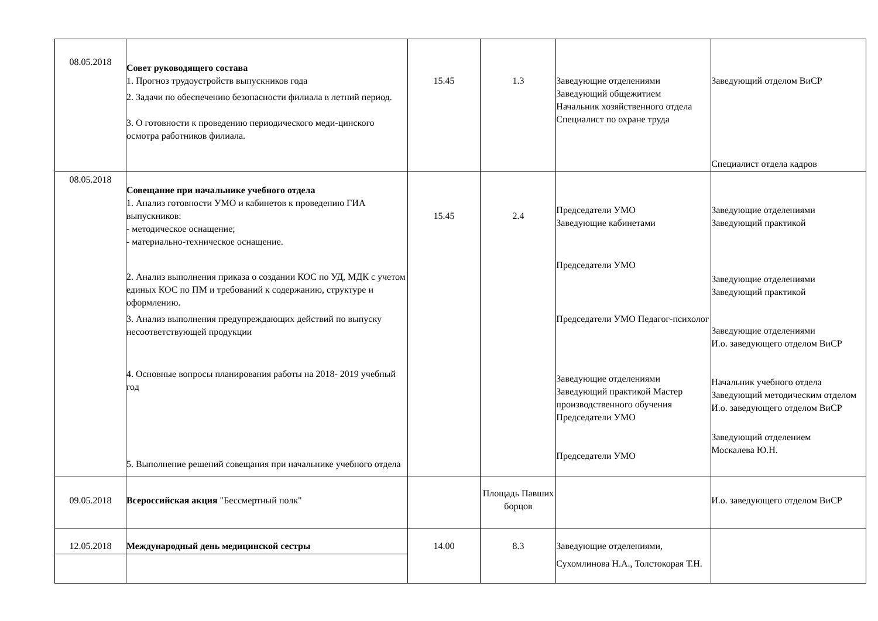| 08.05.2018 | Совет руководящего состава 1. Прогноз трудоустройств выпускников года 2. Задачи по обеспечению безопасности филиала в летний период. 3. О готовности к проведению периодического меди-цинского осмотра работников филиала. | 15.45 | 1.3 | Заведующие отделениями Заведующий общежитием Начальник хозяйственного отдела Специалист по охране труда | Заведующий отделом ВиСР Специалист отдела кадров |
| 08.05.2018 | Совещание при начальнике учебного отдела 1. Анализ готовности УМО и кабинетов к проведению ГИА выпускников: - методическое оснащение; - материально-техническое оснащение. 2. Анализ выполнения приказа о создании КОС по УД, МДК с учетом единых КОС по ПМ и требований к содержанию, структуре и оформлению. 3. Анализ выполнения предупреждающих действий по выпуску несоответствующей продукции 4. Основные вопросы планирования работы на 2018- 2019 учебный год 5. Выполнение решений совещания при начальнике учебного отдела | 15.45 | 2.4 | Председатели УМО Заведующие кабинетами Председатели УМО Председатели УМО Педагог-психолог Заведующие отделениями Заведующий практикой Мастер производственного обучения Председатели УМО Председатели УМО | Заведующие отделениями Заведующий практикой Заведующие отделениями Заведующий практикой Заведующие отделениями И.о. заведующего отделом ВиСР Начальник учебного отдела Заведующий методическим отделом И.о. заведующего отделом ВиСР Заведующий отделением Москалева Ю.Н. |
| 09.05.2018 | Всероссийская акция "Бессмертный полк" | | Площадь Павших борцов | | И.о. заведующего отделом ВиСР |
| 12.05.2018 | Международный день медицинской сестры | 14.00 | 8.3 | Заведующие отделениями, Сухомлинова Н.А., Толстокорая Т.Н. | |